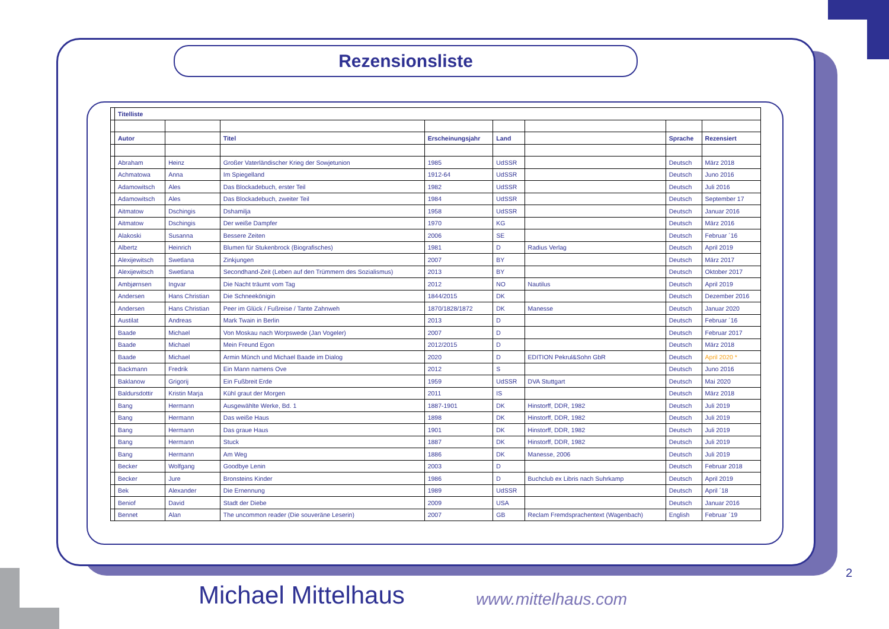Rezensionsliste
| | Titelliste | | | | | | | |
| | Autor | | Titel | Erscheinungsjahr | Land | | Sprache | Rezensiert |
| | Abraham | Heinz | Großer Vaterländischer Krieg der Sowjetunion | 1985 | UdSSR | | Deutsch | März 2018 |
| | Achmatowa | Anna | Im Spiegelland | 1912-64 | UdSSR | | Deutsch | Juno 2016 |
| | Adamowitsch | Ales | Das Blockadebuch, erster Teil | 1982 | UdSSR | | Deutsch | Juli 2016 |
| | Adamowitsch | Ales | Das Blockadebuch, zweiter Teil | 1984 | UdSSR | | Deutsch | September 17 |
| | Aitmatow | Dschingis | Dshamilja | 1958 | UdSSR | | Deutsch | Januar 2016 |
| | Aitmatow | Dschingis | Der weiße Dampfer | 1970 | KG | | Deutsch | März 2016 |
| | Alakoski | Susanna | Bessere Zeiten | 2006 | SE | | Deutsch | Februar ´16 |
| | Albertz | Heinrich | Blumen für Stukenbrock (Biografisches) | 1981 | D | Radius Verlag | Deutsch | April 2019 |
| | Alexijewitsch | Swetlana | Zinkjungen | 2007 | BY | | Deutsch | März 2017 |
| | Alexijewitsch | Swetlana | Secondhand-Zeit (Leben auf den Trümmern des Sozialismus) | 2013 | BY | | Deutsch | Oktober 2017 |
| | Ambjørnsen | Ingvar | Die Nacht träumt vom Tag | 2012 | NO | Nautilus | Deutsch | April 2019 |
| | Andersen | Hans Christian | Die Schneekönigin | 1844/2015 | DK | | Deutsch | Dezember 2016 |
| | Andersen | Hans Christian | Peer im Glück / Fußreise / Tante Zahnweh | 1870/1828/1872 | DK | Manesse | Deutsch | Januar 2020 |
| | Austilat | Andreas | Mark Twain in Berlin | 2013 | D | | Deutsch | Februar ´16 |
| | Baade | Michael | Von Moskau nach Worpswede (Jan Vogeler) | 2007 | D | | Deutsch | Februar 2017 |
| | Baade | Michael | Mein Freund Egon | 2012/2015 | D | | Deutsch | März 2018 |
| | Baade | Michael | Armin Münch und Michael Baade im Dialog | 2020 | D | EDITION Pekrul&Sohn GbR | Deutsch | April 2020 * |
| | Backmann | Fredrik | Ein Mann namens Ove | 2012 | S | | Deutsch | Juno 2016 |
| | Baklanow | Grigorij | Ein Fußbreit Erde | 1959 | UdSSR | DVA Stuttgart | Deutsch | Mai 2020 |
| | Baldursdottir | Kristin Marja | Kühl graut der Morgen | 2011 | IS | | Deutsch | März 2018 |
| | Bang | Hermann | Ausgewählte Werke, Bd. 1 | 1887-1901 | DK | Hinstorff, DDR, 1982 | Deutsch | Juli 2019 |
| | Bang | Hermann | Das weiße Haus | 1898 | DK | Hinstorff, DDR, 1982 | Deutsch | Juli 2019 |
| | Bang | Hermann | Das graue Haus | 1901 | DK | Hinstorff, DDR, 1982 | Deutsch | Juli 2019 |
| | Bang | Hermann | Stuck | 1887 | DK | Hinstorff, DDR, 1982 | Deutsch | Juli 2019 |
| | Bang | Hermann | Am Weg | 1886 | DK | Manesse, 2006 | Deutsch | Juli 2019 |
| | Becker | Wolfgang | Goodbye Lenin | 2003 | D | | Deutsch | Februar 2018 |
| | Becker | Jure | Bronsteins Kinder | 1986 | D | Buchclub ex Libris nach Suhrkamp | Deutsch | April 2019 |
| | Bek | Alexander | Die Ernennung | 1989 | UdSSR | | Deutsch | April ´18 |
| | Beniof | David | Stadt der Diebe | 2009 | USA | | Deutsch | Januar 2016 |
| | Bennet | Alan | The uncommon reader (Die souveräne Leserin) | 2007 | GB | Reclam Fremdsprachentext (Wagenbach) | English | Februar ´19 |
2
Michael Mittelhaus www.mittelhaus.com